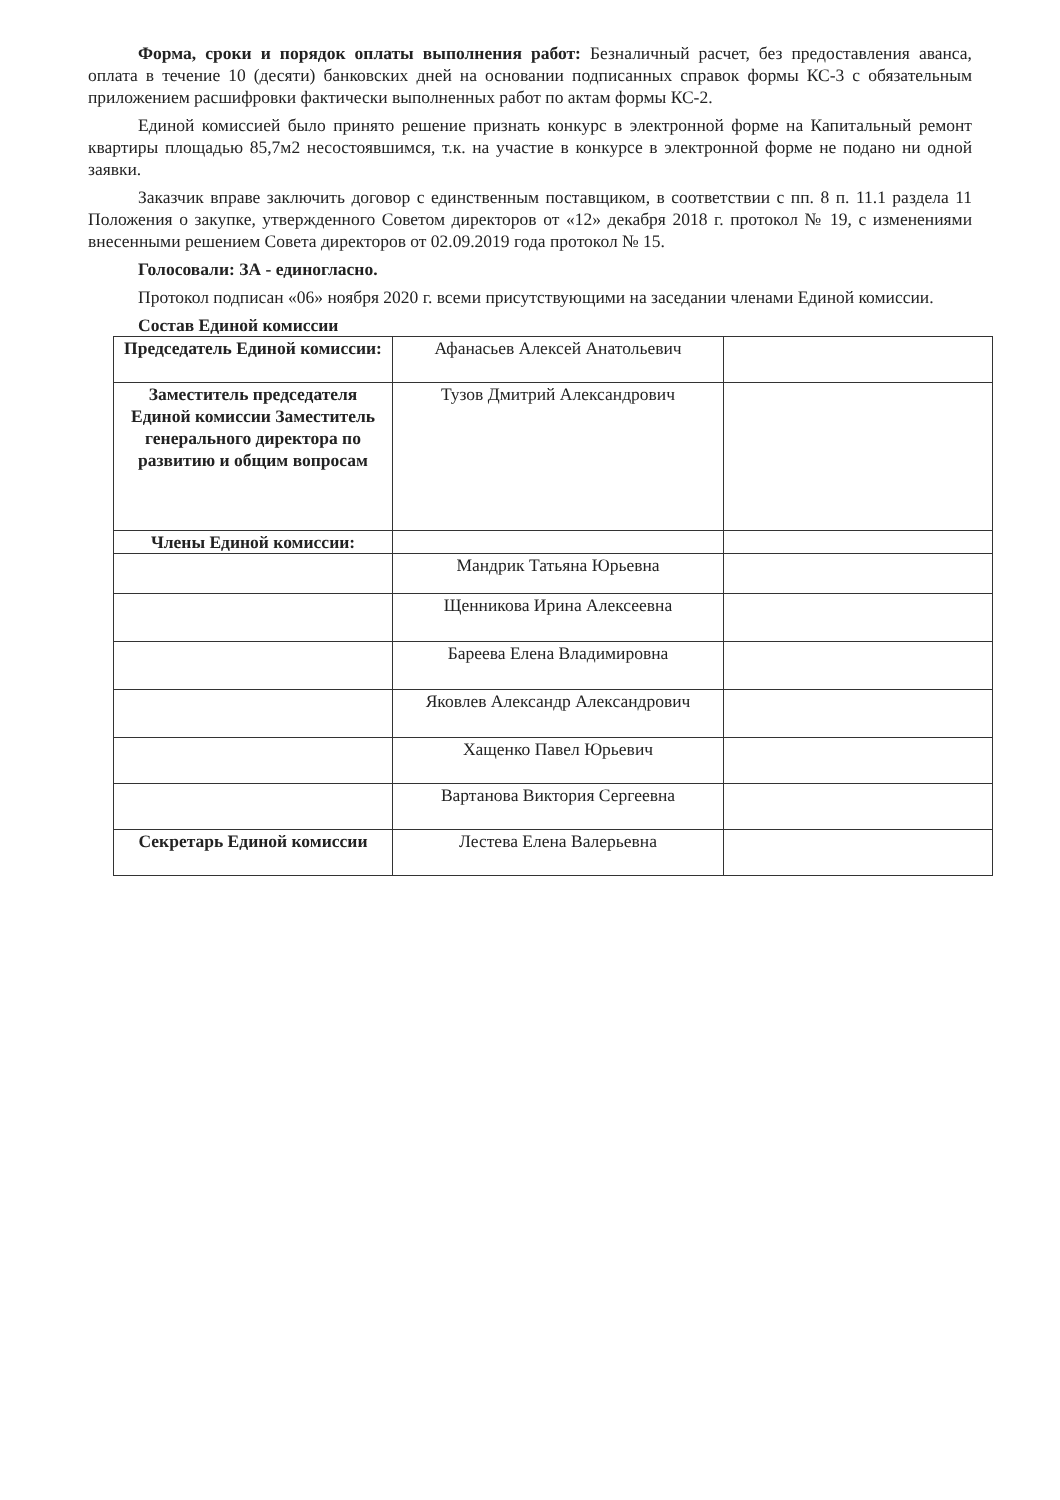Форма, сроки и порядок оплаты выполнения работ: Безналичный расчет, без предоставления аванса, оплата в течение 10 (десяти) банковских дней на основании подписанных справок формы КС-3 с обязательным приложением расшифровки фактически выполненных работ по актам формы КС-2.
Единой комиссией было принято решение признать конкурс в электронной форме на Капитальный ремонт квартиры площадью 85,7м2 несостоявшимся, т.к. на участие в конкурсе в электронной форме не подано ни одной заявки.
Заказчик вправе заключить договор с единственным поставщиком, в соответствии с пп. 8 п. 11.1 раздела 11 Положения о закупке, утвержденного Советом директоров от «12» декабря 2018 г. протокол № 19, с изменениями внесенными решением Совета директоров от 02.09.2019 года протокол № 15.
Голосовали: ЗА - единогласно.
Протокол подписан «06» ноября 2020 г. всеми присутствующими на заседании членами Единой комиссии.
Состав Единой комиссии
| Председатель Единой комиссии: | Афанасьев Алексей Анатольевич | |
| Заместитель председателя Единой комиссии Заместитель генерального директора по развитию и общим вопросам | Тузов Дмитрий Александрович | |
| Члены Единой комиссии: | | |
| | Мандрик Татьяна Юрьевна | |
| | Щенникова Ирина Алексеевна | |
| | Бареева Елена Владимировна | |
| | Яковлев Александр Александрович | |
| | Хащенко Павел Юрьевич | |
| | Вартанова Виктория Сергеевна | |
| Секретарь Единой комиссии | Лестева Елена Валерьевна | |